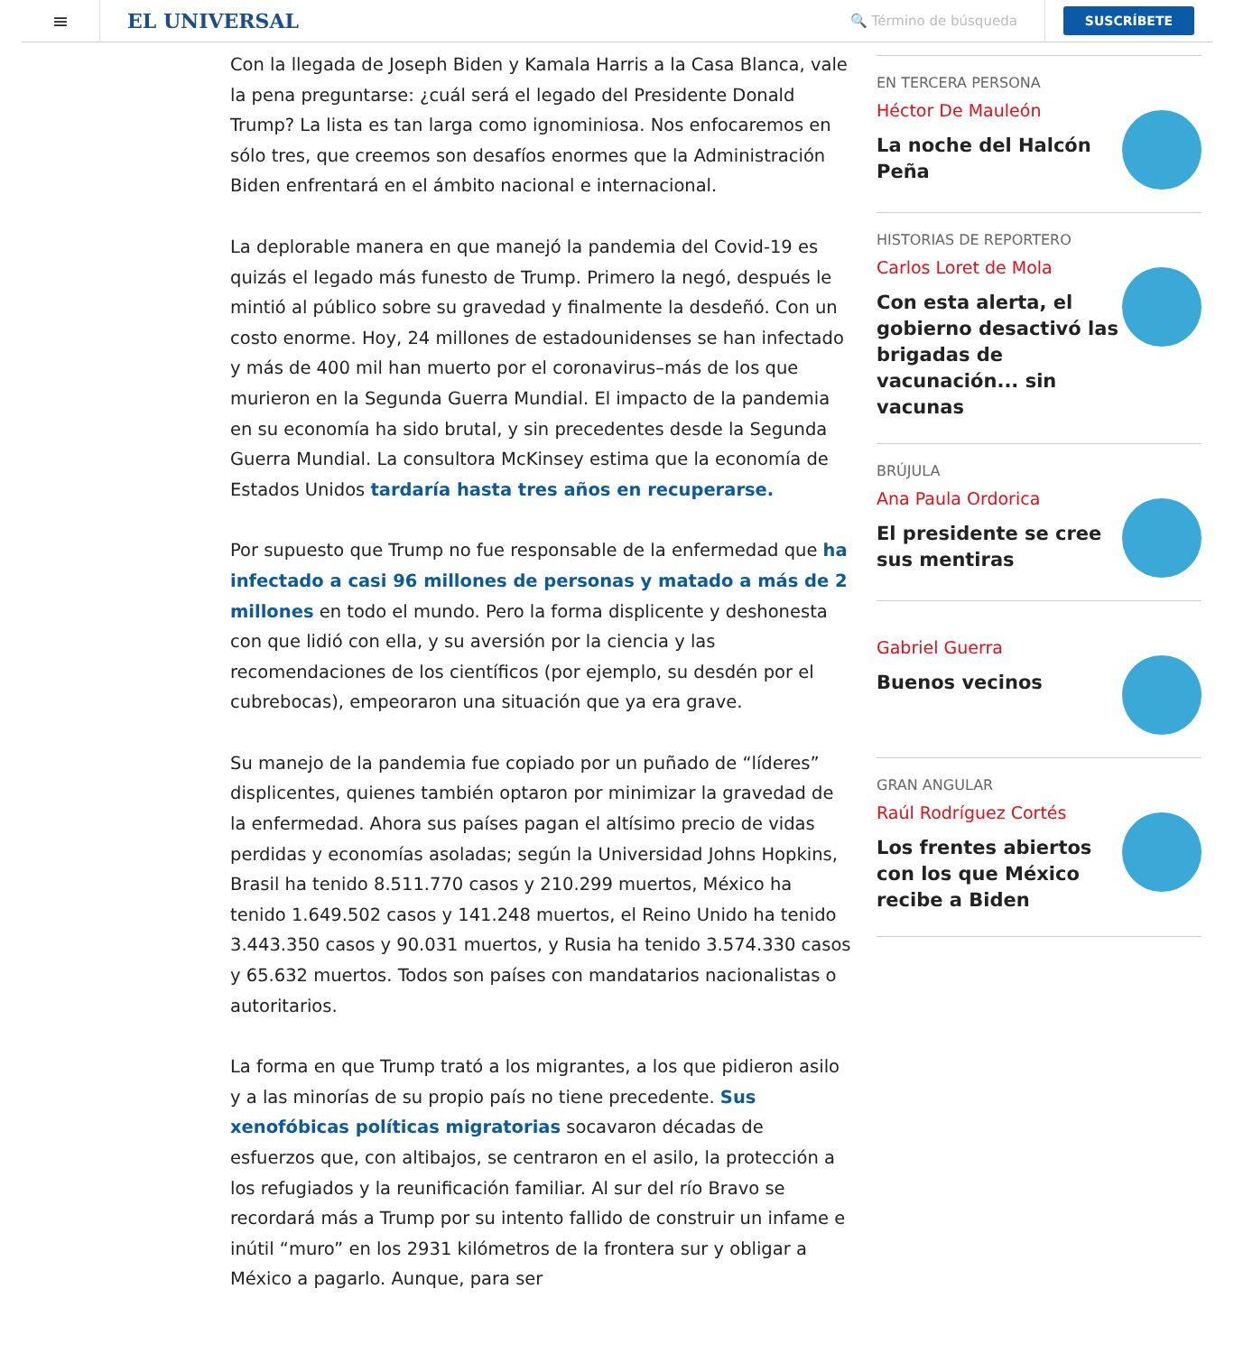≡
EL UNIVERSAL
🔍 Término de búsqueda
SUSCRÍBETE
Con la llegada de Joseph Biden y Kamala Harris a la Casa Blanca, vale la pena preguntarse: ¿cuál será el legado del Presidente Donald Trump? La lista es tan larga como ignominiosa. Nos enfocaremos en sólo tres, que creemos son desafíos enormes que la Administración Biden enfrentará en el ámbito nacional e internacional.
La deplorable manera en que manejó la pandemia del Covid-19 es quizás el legado más funesto de Trump. Primero la negó, después le mintió al público sobre su gravedad y finalmente la desdeñó. Con un costo enorme. Hoy, 24 millones de estadounidenses se han infectado y más de 400 mil han muerto por el coronavirus–más de los que murieron en la Segunda Guerra Mundial. El impacto de la pandemia en su economía ha sido brutal, y sin precedentes desde la Segunda Guerra Mundial. La consultora McKinsey estima que la economía de Estados Unidos tardaría hasta tres años en recuperarse.
Por supuesto que Trump no fue responsable de la enfermedad que ha infectado a casi 96 millones de personas y matado a más de 2 millones en todo el mundo. Pero la forma displicente y deshonesta con que lidió con ella, y su aversión por la ciencia y las recomendaciones de los científicos (por ejemplo, su desdén por el cubrebocas), empeoraron una situación que ya era grave.
Su manejo de la pandemia fue copiado por un puñado de “líderes” displicentes, quienes también optaron por minimizar la gravedad de la enfermedad. Ahora sus países pagan el altísimo precio de vidas perdidas y economías asoladas; según la Universidad Johns Hopkins, Brasil ha tenido 8.511.770 casos y 210.299 muertos, México ha tenido 1.649.502 casos y 141.248 muertos, el Reino Unido ha tenido 3.443.350 casos y 90.031 muertos, y Rusia ha tenido 3.574.330 casos y 65.632 muertos. Todos son países con mandatarios nacionalistas o autoritarios.
La forma en que Trump trató a los migrantes, a los que pidieron asilo y a las minorías de su propio país no tiene precedente. Sus xenofóbicas políticas migratorias socavaron décadas de esfuerzos que, con altibajos, se centraron en el asilo, la protección a los refugiados y la reunificación familiar. Al sur del río Bravo se recordará más a Trump por su intento fallido de construir un infame e inútil “muro” en los 2931 kilómetros de la frontera sur y obligar a México a pagarlo. Aunque, para ser
EN TERCERA PERSONA
Héctor De Mauleón
La noche del Halcón Peña
HISTORIAS DE REPORTERO
Carlos Loret de Mola
Con esta alerta, el gobierno desactivó las brigadas de vacunación... sin vacunas
BRÚJULA
Ana Paula Ordorica
El presidente se cree sus mentiras
Gabriel Guerra
Buenos vecinos
GRAN ANGULAR
Raúl Rodríguez Cortés
Los frentes abiertos con los que México recibe a Biden